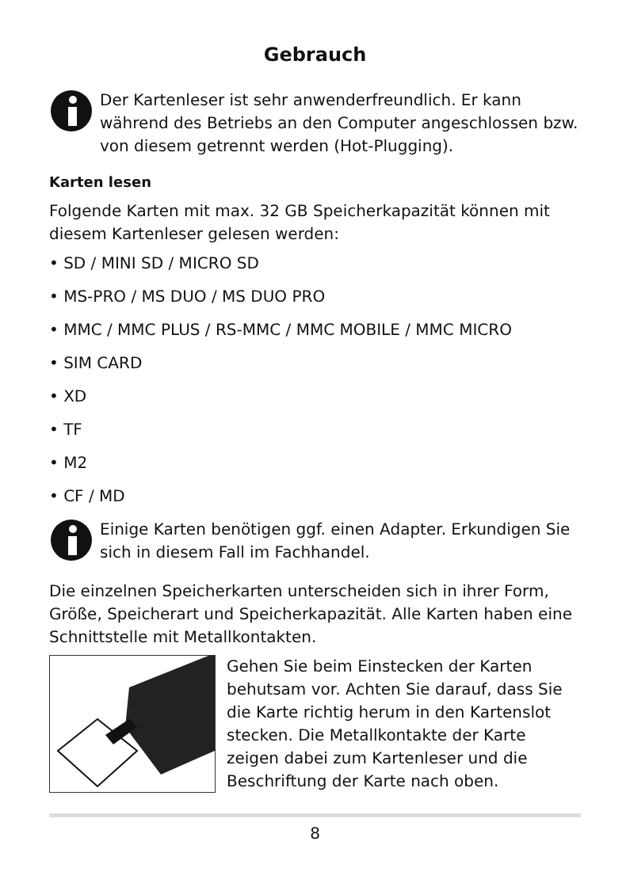Gebrauch
Der Kartenleser ist sehr anwenderfreundlich. Er kann während des Betriebs an den Computer angeschlossen bzw. von diesem getrennt werden (Hot-Plugging).
Karten lesen
Folgende Karten mit max. 32 GB Speicherkapazität können mit diesem Kartenleser gelesen werden:
• SD / MINI SD / MICRO SD
• MS-PRO / MS DUO / MS DUO PRO
• MMC / MMC PLUS / RS-MMC / MMC MOBILE / MMC MICRO
• SIM CARD
• XD
• TF
• M2
• CF / MD
Einige Karten benötigen ggf. einen Adapter. Erkundigen Sie sich in diesem Fall im Fachhandel.
Die einzelnen Speicherkarten unterscheiden sich in ihrer Form, Größe, Speicherart und Speicherkapazität. Alle Karten haben eine Schnittstelle mit Metallkontakten.
Gehen Sie beim Einstecken der Karten behutsam vor. Achten Sie darauf, dass Sie die Karte richtig herum in den Kartenslot stecken. Die Metallkontakte der Karte zeigen dabei zum Kartenleser und die Beschriftung der Karte nach oben.
8